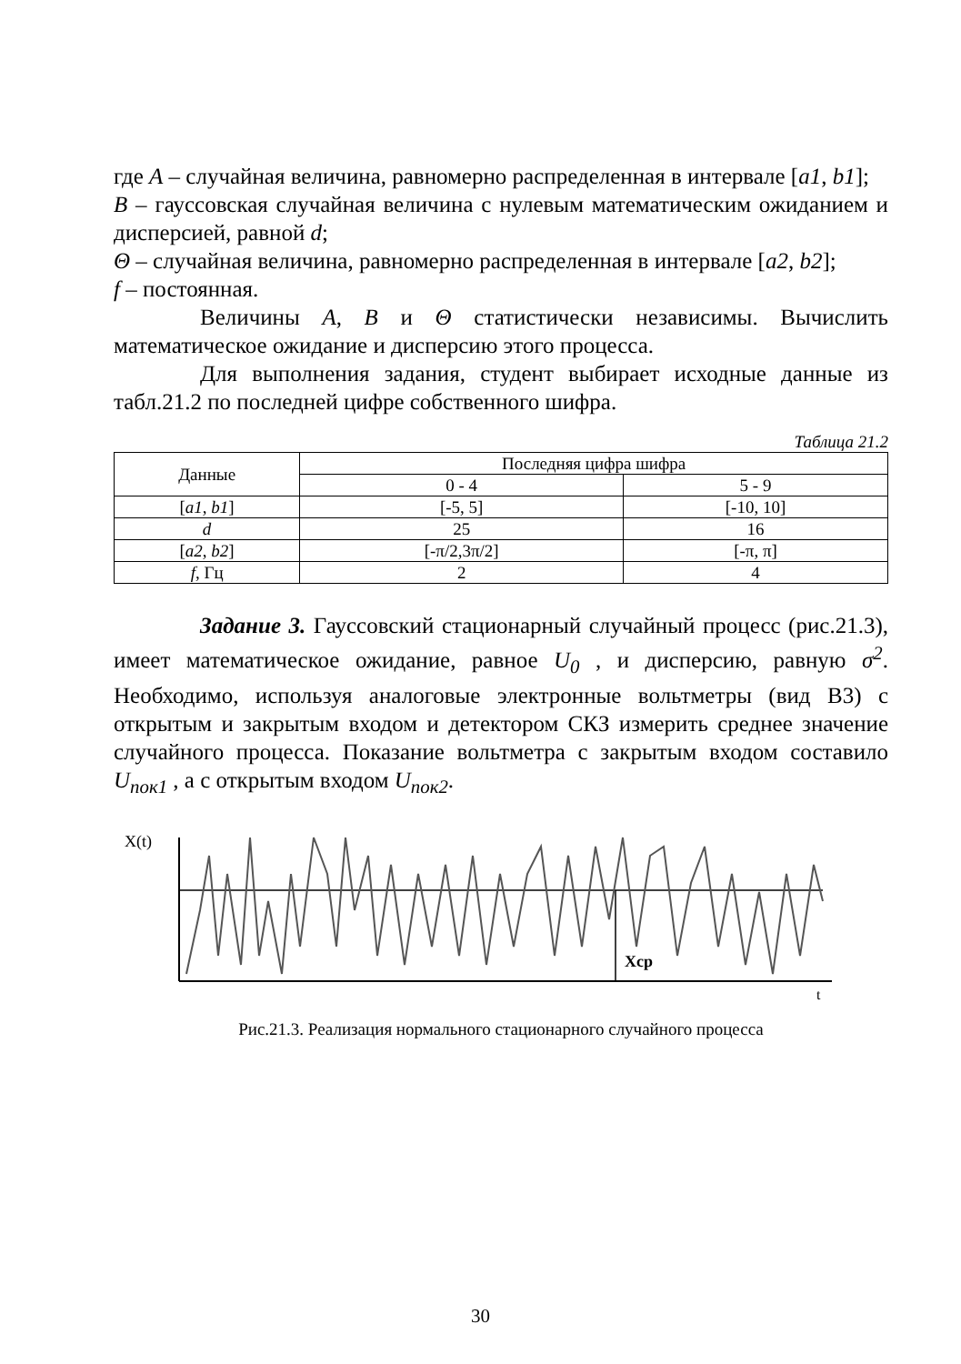где A – случайная величина, равномерно распределенная в интервале [a1, b1];
B – гауссовская случайная величина с нулевым математическим ожиданием и дисперсией, равной d;
Θ – случайная величина, равномерно распределенная в интервале [a2, b2];
f – постоянная.
Величины A, B и Θ статистически независимы. Вычислить математическое ожидание и дисперсию этого процесса.
Для выполнения задания, студент выбирает исходные данные из табл.21.2 по последней цифре собственного шифра.
Таблица 21.2
| Данные | Последняя цифра шифра | |
| --- | --- | --- |
| | 0 - 4 | 5 - 9 |
| [ a1 , b1 ] | [-5, 5] | [-10, 10] |
| d | 25 | 16 |
| [ a2 , b2 ] | [-π/2,3π/2] | [-π, π] |
| f , Гц | 2 | 4 |
Задание 3. Гауссовский стационарный случайный процесс (рис.21.3), имеет математическое ожидание, равное U<sub>0</sub> , и дисперсию, равную σ<sup>2</sup>. Необходимо, используя аналоговые электронные вольтметры (вид В3) с открытым и закрытым входом и детектором СКЗ измерить среднее значение случайного процесса. Показание вольтметра с закрытым входом составило U<sub>пок1</sub> , а с открытым входом U<sub>пок2</sub>.
X(t)
Xcp
t
Рис.21.3. Реализация нормального стационарного случайного процесса
30